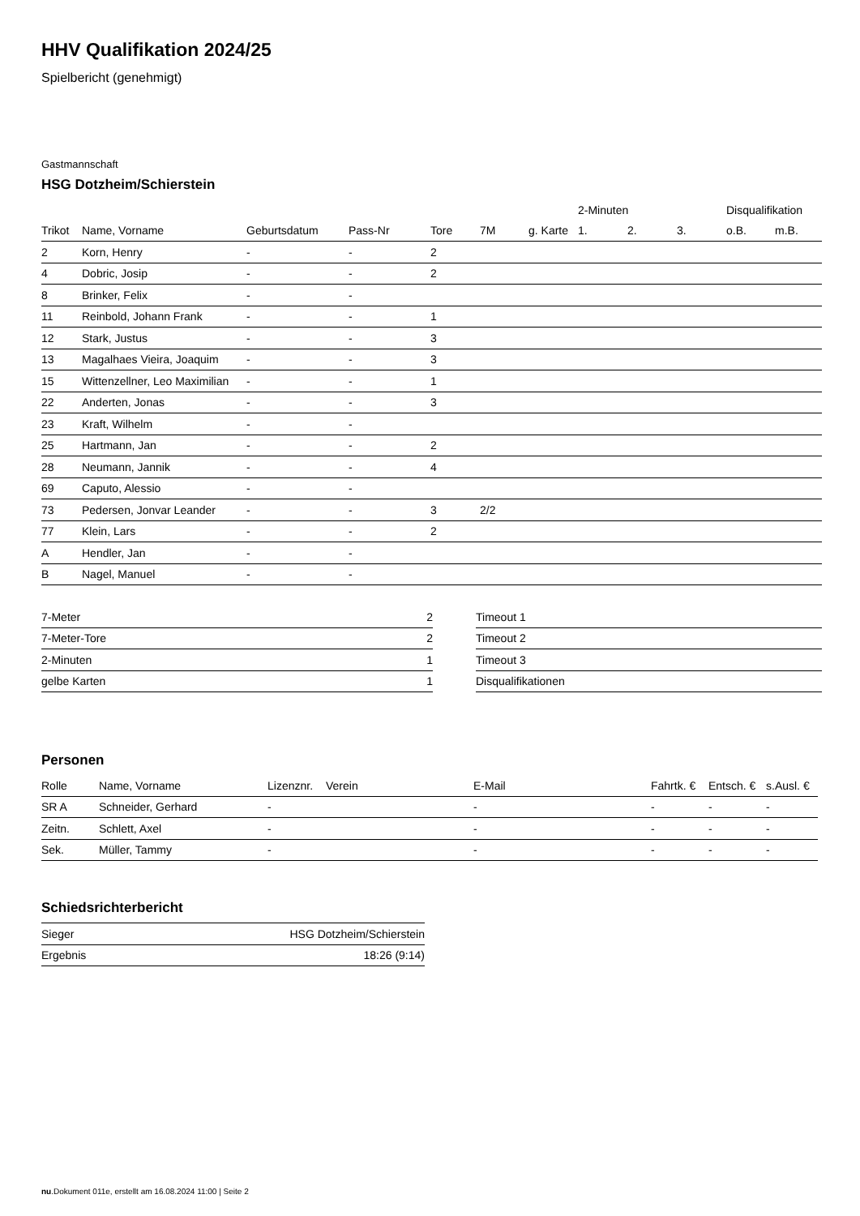HHV Qualifikation 2024/25
Spielbericht (genehmigt)
Gastmannschaft
HSG Dotzheim/Schierstein
| | | | | | | | 2-Minuten | | | Disqualifikation | |
| --- | --- | --- | --- | --- | --- | --- | --- | --- | --- | --- | --- |
| Trikot | Name, Vorname | Geburtsdatum | Pass-Nr | Tore | 7M | g. Karte | 1. | 2. | 3. | o.B. | m.B. |
| 2 | Korn, Henry | - | - | 2 | | | | | | | |
| 4 | Dobric, Josip | - | - | 2 | | | | | | | |
| 8 | Brinker, Felix | - | - | | | | | | | | |
| 11 | Reinbold, Johann Frank | - | - | 1 | | | | | | | |
| 12 | Stark, Justus | - | - | 3 | | | | | | | |
| 13 | Magalhaes Vieira, Joaquim | - | - | 3 | | | | | | | |
| 15 | Wittenzellner, Leo Maximilian | - | - | 1 | | | | | | | |
| 22 | Anderten, Jonas | - | - | 3 | | | | | | | |
| 23 | Kraft, Wilhelm | - | - | | | | | | | | |
| 25 | Hartmann, Jan | - | - | 2 | | | | | | | |
| 28 | Neumann, Jannik | - | - | 4 | | | | | | | |
| 69 | Caputo, Alessio | - | - | | | | | | | | |
| 73 | Pedersen, Jonvar Leander | - | - | 3 | 2/2 | | | | | | |
| 77 | Klein, Lars | - | - | 2 | | | | | | | |
| A | Hendler, Jan | - | - | | | | | | | | |
| B | Nagel, Manuel | - | - | | | | | | | | |
| 7-Meter | 2 |
| 7-Meter-Tore | 2 |
| 2-Minuten | 1 |
| gelbe Karten | 1 |
| Timeout 1 |
| Timeout 2 |
| Timeout 3 |
| Disqualifikationen |
Personen
| Rolle | Name, Vorname | Lizenznr. | Verein | E-Mail | Fahrtk. € | Entsch. € | s.Ausl. € |
| SR A | Schneider, Gerhard | - | | - | - | - | - |
| Zeitn. | Schlett, Axel | - | | - | - | - | - |
| Sek. | Müller, Tammy | - | | - | - | - | - |
Schiedsrichterbericht
| Sieger | HSG Dotzheim/Schierstein |
| Ergebnis | 18:26 (9:14) |
nu.Dokument 011e, erstellt am 16.08.2024 11:00 | Seite 2